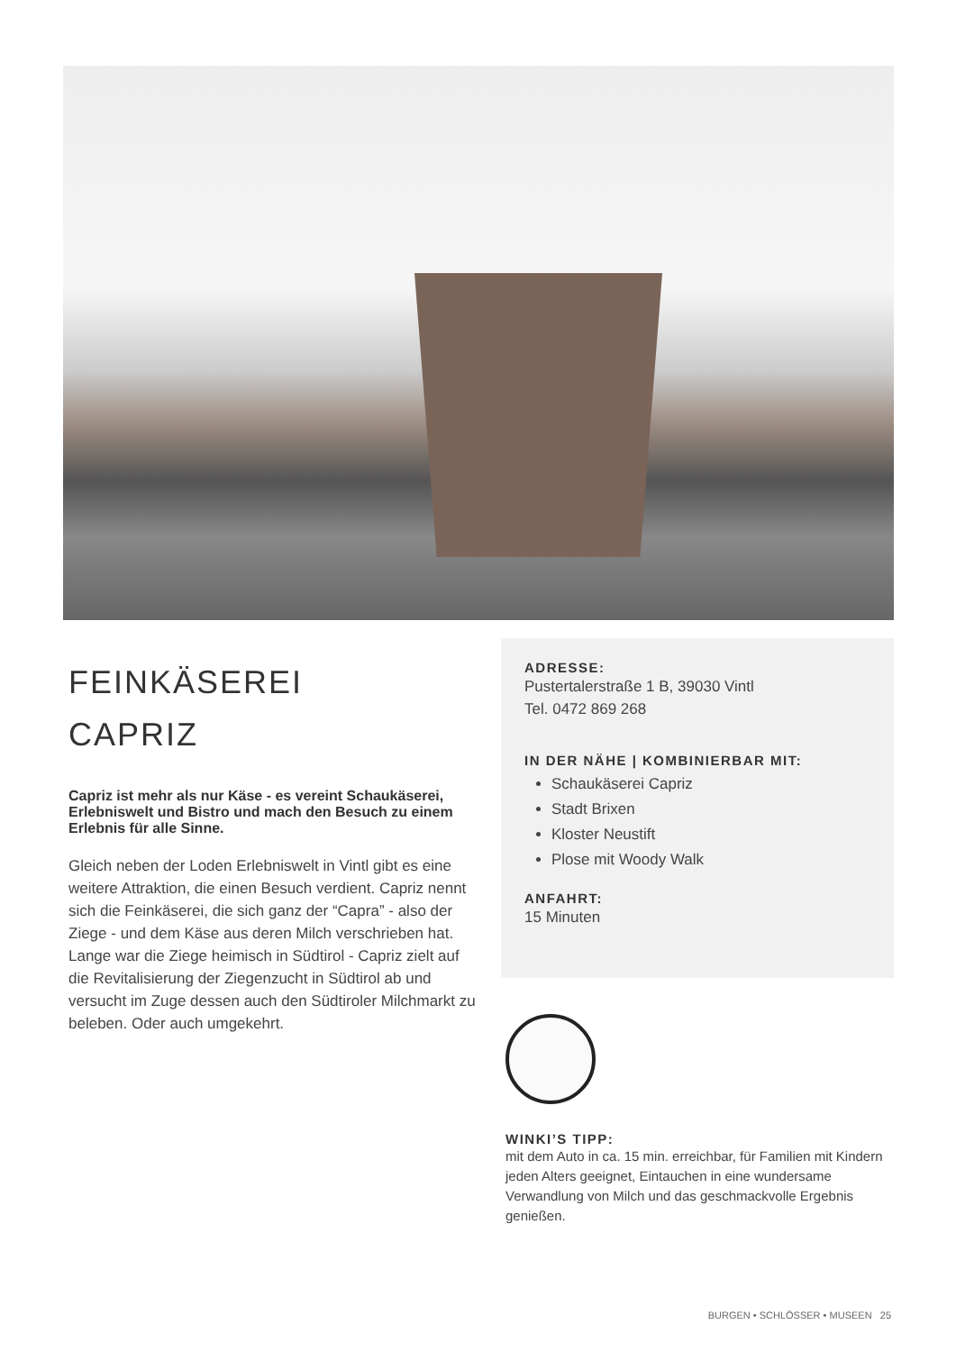FEINKÄSEREI
CAPRIZ
Capriz ist mehr als nur Käse - es vereint Schaukäserei, Erlebniswelt und Bistro und mach den Besuch zu einem Erlebnis für alle Sinne.
Gleich neben der Loden Erlebniswelt in Vintl gibt es eine weitere Attraktion, die einen Besuch verdient. Capriz nennt sich die Feinkäserei, die sich ganz der “Capra” - also der Ziege - und dem Käse aus deren Milch verschrieben hat. Lange war die Ziege heimisch in Südtirol - Capriz zielt auf die Revitalisierung der Ziegenzucht in Südtirol ab und versucht im Zuge dessen auch den Südtiroler Milchmarkt zu beleben. Oder auch umgekehrt.
ADRESSE:
Pustertalerstraße 1 B, 39030 Vintl
Tel. 0472 869 268
IN DER NÄHE | KOMBINIERBAR MIT:
Schaukäserei Capriz
Stadt Brixen
Kloster Neustift
Plose mit Woody Walk
ANFAHRT:
15 Minuten
WINKI’S TIPP:
mit dem Auto in ca. 15 min. erreichbar, für Familien mit Kindern jeden Alters geeignet, Eintauchen in eine wundersame Verwandlung von Milch und das geschmackvolle Ergebnis genießen.
BURGEN • SCHLÖSSER • MUSEEN 25